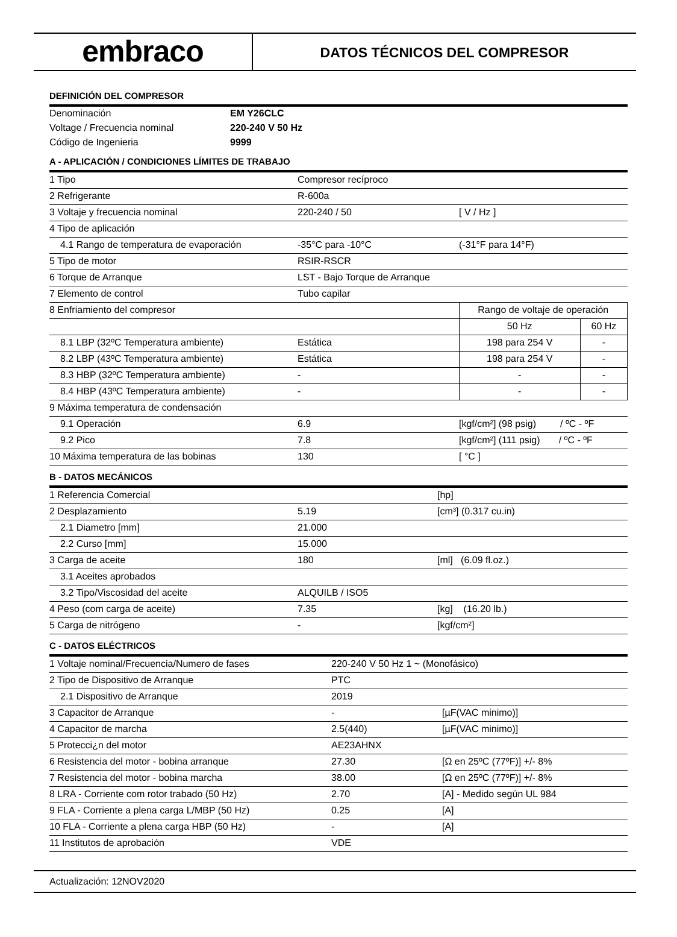embraco
DATOS TÉCNICOS DEL COMPRESOR
DEFINICIÓN DEL COMPRESOR
| Denominación | EM Y26CLC |
| Voltage / Frecuencia nominal | 220-240 V 50 Hz |
| Código de Ingenieria | 9999 |
A - APLICACIÓN / CONDICIONES LÍMITES DE TRABAJO
| 1 Tipo | Compresor recíproco | | |
| 2 Refrigerante | R-600a | | |
| 3 Voltaje y frecuencia nominal | 220-240 / 50 | [ V / Hz ] | |
| 4 Tipo de aplicación | | | |
| 4.1 Rango de temperatura de evaporación | -35°C para -10°C | (-31°F para 14°F) | |
| 5 Tipo de motor | RSIR-RSCR | | |
| 6 Torque de Arranque | LST - Bajo Torque de Arranque | | |
| 7 Elemento de control | Tubo capilar | | |
| 8 Enfriamiento del compresor | | Rango de voltaje de operación | |
| | | 50 Hz | 60 Hz |
| 8.1 LBP (32ºC Temperatura ambiente) | Estática | 198 para 254 V | - |
| 8.2 LBP (43ºC Temperatura ambiente) | Estática | 198 para 254 V | - |
| 8.3 HBP (32ºC Temperatura ambiente) | - | - | - |
| 8.4 HBP (43ºC Temperatura ambiente) | - | - | - |
| 9 Máxima temperatura de condensación | | | |
| 9.1 Operación | 6.9 | [kgf/cm²] (98 psig) / ºC - ºF | |
| 9.2 Pico | 7.8 | [kgf/cm²] (111 psig) / ºC - ºF | |
| 10 Máxima temperatura de las bobinas | 130 | [ °C ] | |
B - DATOS MECÁNICOS
| 1 Referencia Comercial | | [hp] |
| 2 Desplazamiento | 5.19 | [cm³] (0.317 cu.in) |
| 2.1 Diametro [mm] | 21.000 | |
| 2.2 Curso [mm] | 15.000 | |
| 3 Carga de aceite | 180 | [ml] (6.09 fl.oz.) |
| 3.1 Aceites aprobados | | |
| 3.2 Tipo/Viscosidad del aceite | ALQUILB / ISO5 | |
| 4 Peso (com carga de aceite) | 7.35 | [kg] (16.20 lb.) |
| 5 Carga de nitrógeno | - | [kgf/cm²] |
C - DATOS ELÉCTRICOS
| 1 Voltaje nominal/Frecuencia/Numero de fases | 220-240 V 50 Hz 1 ~ (Monofásico) | | |
| 2 Tipo de Dispositivo de Arranque | PTC | | |
| 2.1 Dispositivo de Arranque | 2019 | | |
| 3 Capacitor de Arranque | - | | [µF(VAC minimo)] |
| 4 Capacitor de marcha | 2.5(440) | | [µF(VAC minimo)] |
| 5 Protecci¿n del motor | AE23AHNX | | |
| 6 Resistencia del motor - bobina arranque | 27.30 | | [Ω en 25ºC (77ºF)] +/- 8% |
| 7 Resistencia del motor - bobina marcha | 38.00 | | [Ω en 25ºC (77ºF)] +/- 8% |
| 8 LRA - Corriente com rotor trabado (50 Hz) | 2.70 | [A] - Medido según UL 984 | |
| 9 FLA - Corriente a plena carga L/MBP (50 Hz) | 0.25 | [A] | |
| 10 FLA - Corriente a plena carga HBP (50 Hz) | - | [A] | |
| 11 Institutos de aprobación | VDE | | |
Actualización: 12NOV2020